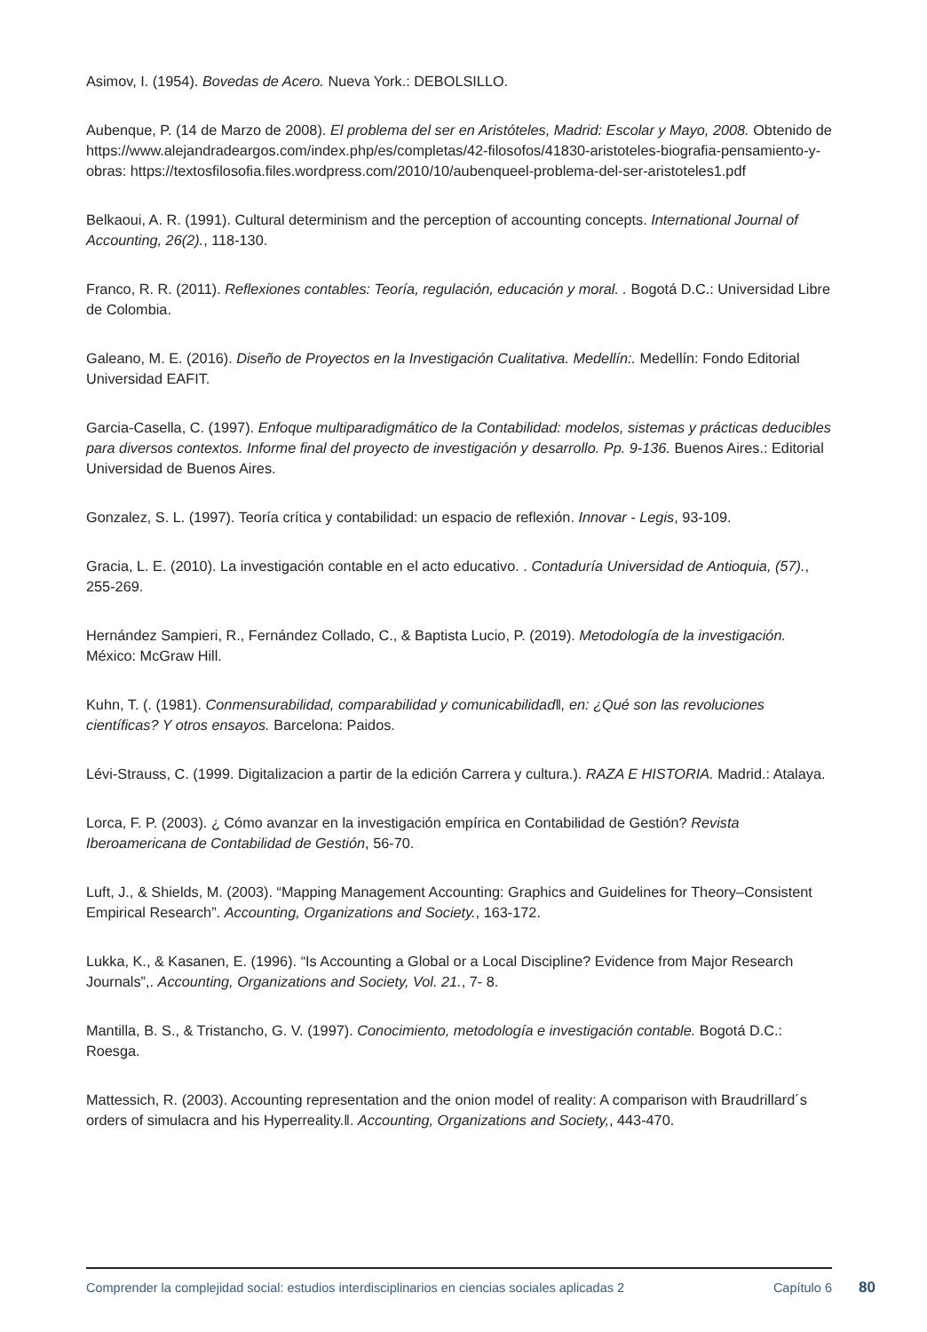Asimov, I. (1954). Bovedas de Acero. Nueva York.: DEBOLSILLO.
Aubenque, P. (14 de Marzo de 2008). El problema del ser en Aristóteles, Madrid: Escolar y Mayo, 2008. Obtenido de https://www.alejandradeargos.com/index.php/es/completas/42-filosofos/41830-aristoteles-biografia-pensamiento-y-obras: https://textosfilosofia.files.wordpress.com/2010/10/aubenqueel-problema-del-ser-aristoteles1.pdf
Belkaoui, A. R. (1991). Cultural determinism and the perception of accounting concepts. International Journal of Accounting, 26(2)., 118-130.
Franco, R. R. (2011). Reflexiones contables: Teoría, regulación, educación y moral. . Bogotá D.C.: Universidad Libre de Colombia.
Galeano, M. E. (2016). Diseño de Proyectos en la Investigación Cualitativa. Medellín:. Medellín: Fondo Editorial Universidad EAFIT.
Garcia-Casella, C. (1997). Enfoque multiparadigmático de la Contabilidad: modelos, sistemas y prácticas deducibles para diversos contextos. Informe final del proyecto de investigación y desarrollo. Pp. 9-136. Buenos Aires.: Editorial Universidad de Buenos Aires.
Gonzalez, S. L. (1997). Teoría crítica y contabilidad: un espacio de reflexión. Innovar - Legis, 93-109.
Gracia, L. E. (2010). La investigación contable en el acto educativo. . Contaduría Universidad de Antioquia, (57)., 255-269.
Hernández Sampieri, R., Fernández Collado, C., & Baptista Lucio, P. (2019). Metodología de la investigación. México: McGraw Hill.
Kuhn, T. (. (1981). Conmensurabilidad, comparabilidad y comunicabilidadǁ, en: ¿Qué son las revoluciones científicas? Y otros ensayos. Barcelona: Paidos.
Lévi-Strauss, C. (1999. Digitalizacion a partir de la edición Carrera y cultura.). RAZA E HISTORIA. Madrid.: Atalaya.
Lorca, F. P. (2003). ¿ Cómo avanzar en la investigación empírica en Contabilidad de Gestión? Revista Iberoamericana de Contabilidad de Gestión, 56-70.
Luft, J., & Shields, M. (2003). “Mapping Management Accounting: Graphics and Guidelines for Theory–Consistent Empirical Research”. Accounting, Organizations and Society., 163-172.
Lukka, K., & Kasanen, E. (1996). “Is Accounting a Global or a Local Discipline? Evidence from Major Research Journals”,. Accounting, Organizations and Society, Vol. 21., 7- 8.
Mantilla, B. S., & Tristancho, G. V. (1997). Conocimiento, metodología e investigación contable. Bogotá D.C.: Roesga.
Mattessich, R. (2003). Accounting representation and the onion model of reality: A comparison with Braudrillard´s orders of simulacra and his Hyperreality.ǁ. Accounting, Organizations and Society,, 443-470.
Comprender la complejidad social: estudios interdisciplinarios en ciencias sociales aplicadas 2
Capítulo 6
80